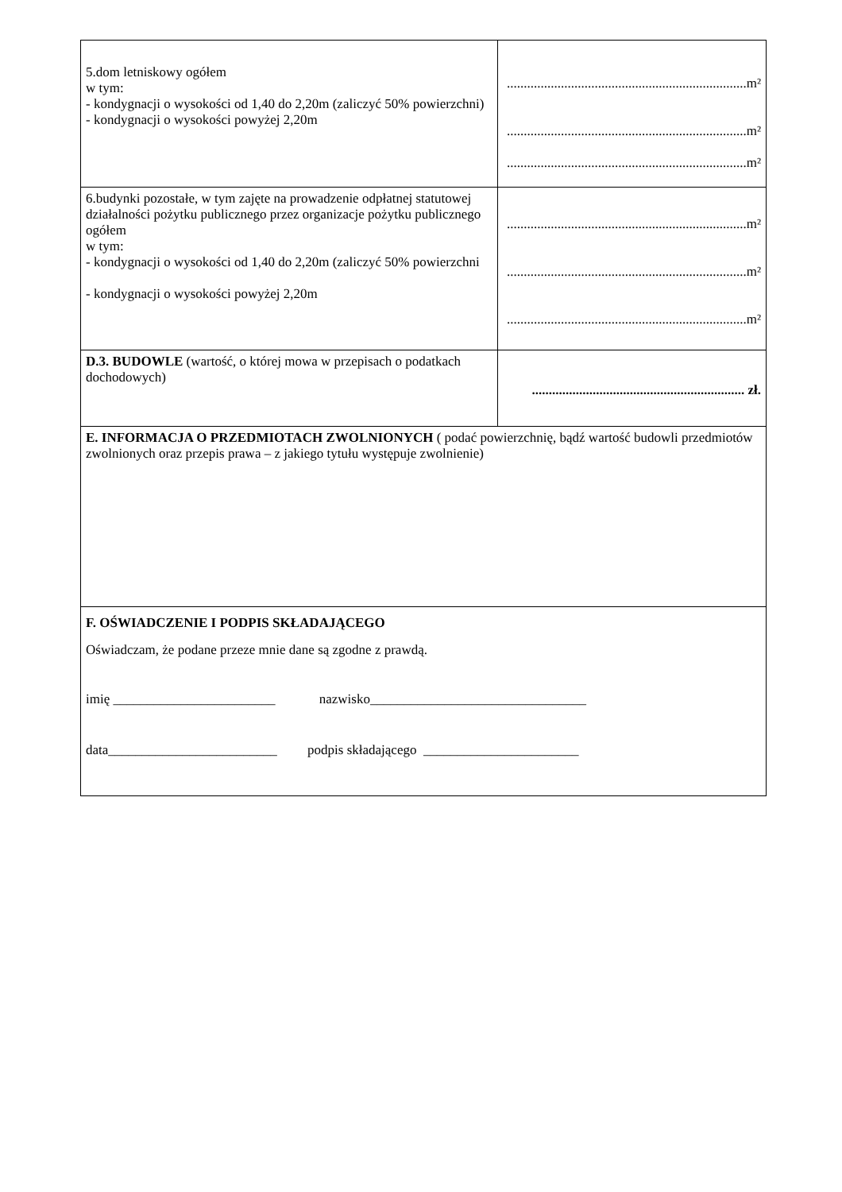| 5.dom letniskowy ogółem w tym: - kondygnacji o wysokości od 1,40 do 2,20m (zaliczyć 50% powierzchni) - kondygnacji o wysokości powyżej 2,20m | .......................................................................m² .......................................................................m² .......................................................................m² |
| 6.budynki pozostałe, w tym zajęte na prowadzenie odpłatnej statutowej działalności pożytku publicznego przez organizacje pożytku publicznego ogółem w tym: - kondygnacji o wysokości od 1,40 do 2,20m (zaliczyć 50% powierzchni - kondygnacji o wysokości powyżej 2,20m | .......................................................................m² .......................................................................m² .......................................................................m² |
| D.3. BUDOWLE (wartość, o której mowa w przepisach o podatkach dochodowych) | ............................................................... zł. |
| E. INFORMACJA O PRZEDMIOTACH ZWOLNIONYCH ( podać powierzchnię, bądź wartość budowli przedmiotów zwolnionych oraz przepis prawa – z jakiego tytułu występuje zwolnienie) | |
| F. OŚWIADCZENIE I PODPIS SKŁADAJĄCEGO Oświadczam, że podane przeze mnie dane są zgodne z prawdą. imię ________________________ nazwisko________________________________ data_________________________ podpis składającego _______________________ | |